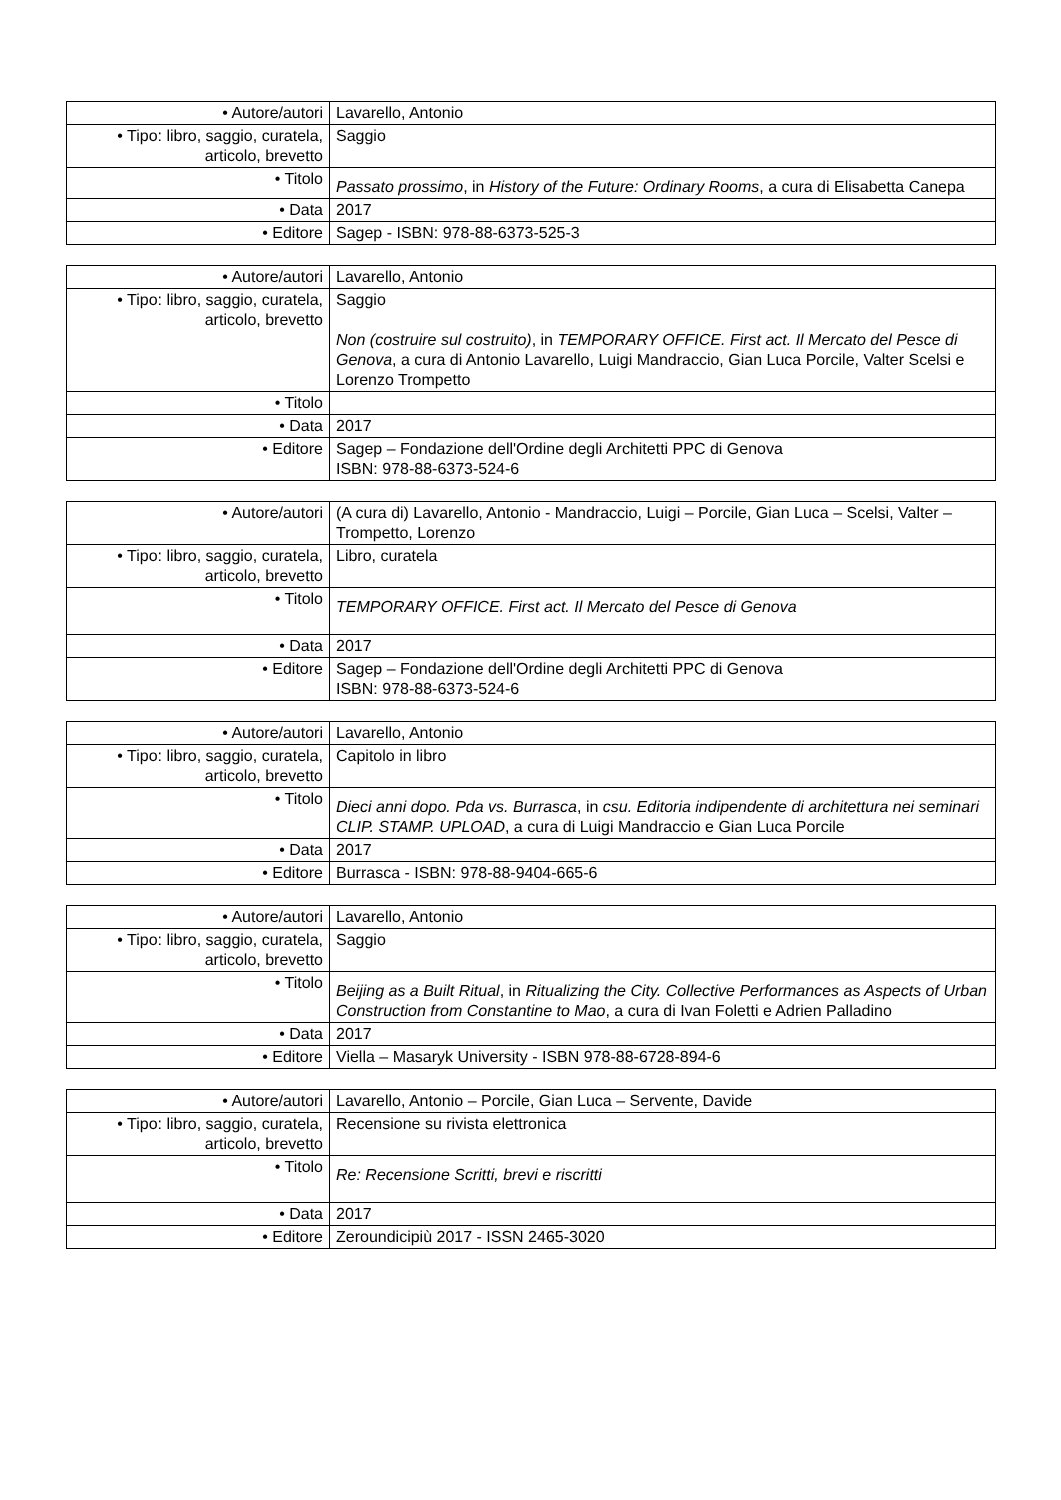| • Autore/autori | Lavarello, Antonio |
| • Tipo: libro, saggio, curatela, articolo, brevetto | Saggio |
| • Titolo | Passato prossimo , in History of the Future: Ordinary Rooms , a cura di Elisabetta Canepa |
| • Data | 2017 |
| • Editore | Sagep - ISBN: 978-88-6373-525-3 |
| • Autore/autori | Lavarello, Antonio |
| • Tipo: libro, saggio, curatela, articolo, brevetto | Saggio Non (costruire sul costruito) , in TEMPORARY OFFICE. First act. Il Mercato del Pesce di Genova , a cura di Antonio Lavarello, Luigi Mandraccio, Gian Luca Porcile, Valter Scelsi e Lorenzo Trompetto |
| • Titolo | |
| • Data | 2017 |
| • Editore | Sagep – Fondazione dell'Ordine degli Architetti PPC di Genova ISBN: 978-88-6373-524-6 |
| • Autore/autori | (A cura di) Lavarello, Antonio - Mandraccio, Luigi – Porcile, Gian Luca – Scelsi, Valter – Trompetto, Lorenzo |
| • Tipo: libro, saggio, curatela, articolo, brevetto | Libro, curatela |
| • Titolo | TEMPORARY OFFICE. First act. Il Mercato del Pesce di Genova |
| • Data | 2017 |
| • Editore | Sagep – Fondazione dell'Ordine degli Architetti PPC di Genova ISBN: 978-88-6373-524-6 |
| • Autore/autori | Lavarello, Antonio |
| • Tipo: libro, saggio, curatela, articolo, brevetto | Capitolo in libro |
| • Titolo | Dieci anni dopo. Pda vs. Burrasca , in csu. Editoria indipendente di architettura nei seminari CLIP. STAMP. UPLOAD , a cura di Luigi Mandraccio e Gian Luca Porcile |
| • Data | 2017 |
| • Editore | Burrasca - ISBN: 978-88-9404-665-6 |
| • Autore/autori | Lavarello, Antonio |
| • Tipo: libro, saggio, curatela, articolo, brevetto | Saggio |
| • Titolo | Beijing as a Built Ritual , in Ritualizing the City. Collective Performances as Aspects of Urban Construction from Constantine to Mao , a cura di Ivan Foletti e Adrien Palladino |
| • Data | 2017 |
| • Editore | Viella – Masaryk University - ISBN 978-88-6728-894-6 |
| • Autore/autori | Lavarello, Antonio – Porcile, Gian Luca – Servente, Davide |
| • Tipo: libro, saggio, curatela, articolo, brevetto | Recensione su rivista elettronica |
| • Titolo | Re: Recensione Scritti, brevi e riscritti |
| • Data | 2017 |
| • Editore | Zeroundicipiù 2017 - ISSN 2465-3020 |